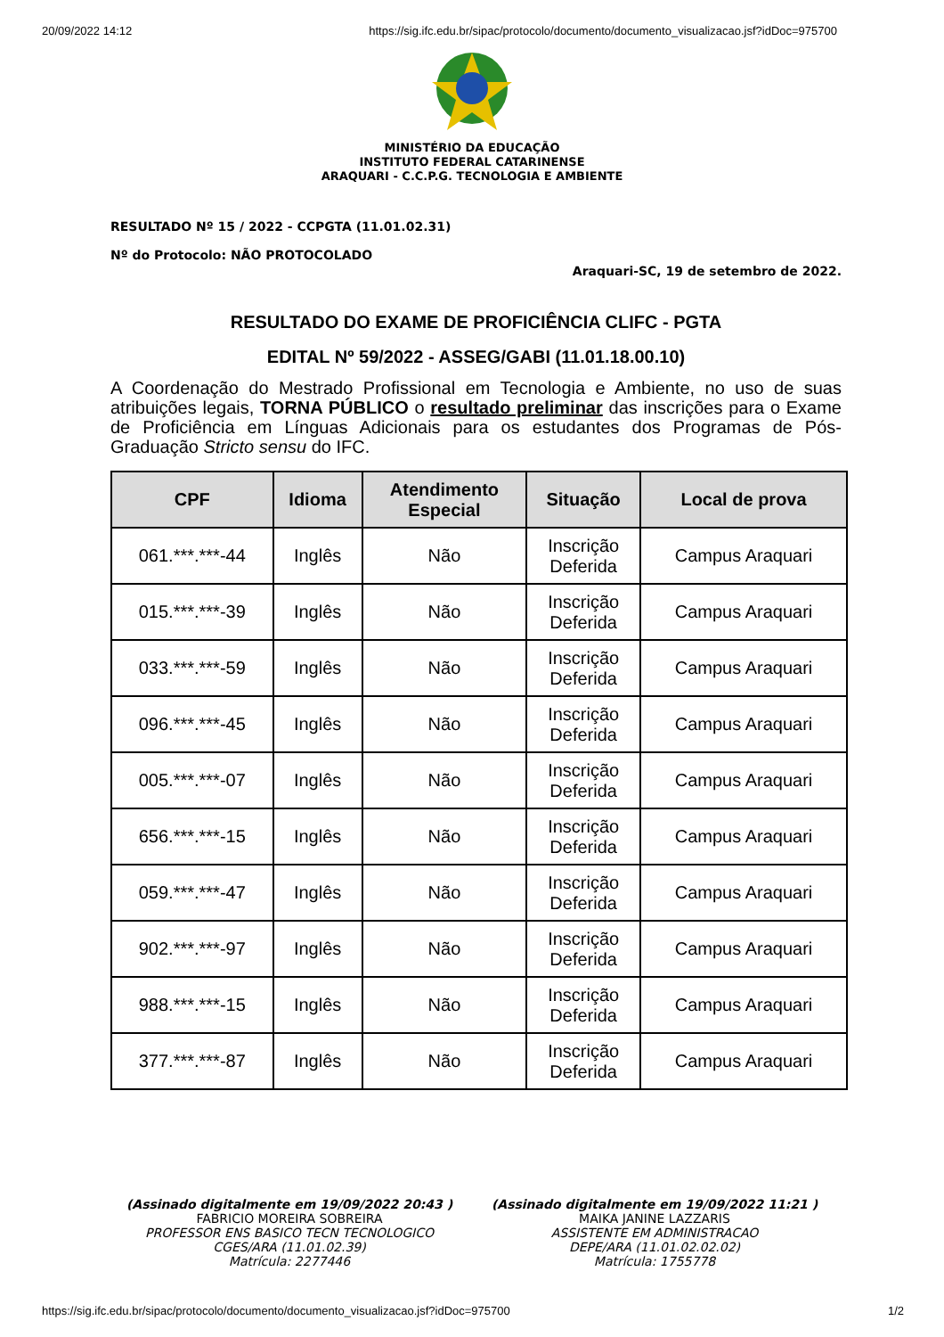20/09/2022 14:12 https://sig.ifc.edu.br/sipac/protocolo/documento/documento_visualizacao.jsf?idDoc=975700
MINISTÉRIO DA EDUCAÇÃO
INSTITUTO FEDERAL CATARINENSE
ARAQUARI - C.C.P.G. TECNOLOGIA E AMBIENTE
RESULTADO Nº 15 / 2022 - CCPGTA (11.01.02.31)
Nº do Protocolo: NÃO PROTOCOLADO
Araquari-SC, 19 de setembro de 2022.
RESULTADO DO EXAME DE PROFICIÊNCIA CLIFC - PGTA
EDITAL Nº 59/2022 - ASSEG/GABI (11.01.18.00.10)
A Coordenação do Mestrado Profissional em Tecnologia e Ambiente, no uso de suas atribuições legais, TORNA PÚBLICO o resultado preliminar das inscrições para o Exame de Proficiência em Línguas Adicionais para os estudantes dos Programas de Pós-Graduação Stricto sensu do IFC.
| CPF | Idioma | Atendimento Especial | Situação | Local de prova |
| --- | --- | --- | --- | --- |
| 061.***.***-44 | Inglês | Não | Inscrição Deferida | Campus Araquari |
| 015.***.***-39 | Inglês | Não | Inscrição Deferida | Campus Araquari |
| 033.***.***-59 | Inglês | Não | Inscrição Deferida | Campus Araquari |
| 096.***.***-45 | Inglês | Não | Inscrição Deferida | Campus Araquari |
| 005.***.***-07 | Inglês | Não | Inscrição Deferida | Campus Araquari |
| 656.***.***-15 | Inglês | Não | Inscrição Deferida | Campus Araquari |
| 059.***.***-47 | Inglês | Não | Inscrição Deferida | Campus Araquari |
| 902.***.***-97 | Inglês | Não | Inscrição Deferida | Campus Araquari |
| 988.***.***-15 | Inglês | Não | Inscrição Deferida | Campus Araquari |
| 377.***.***-87 | Inglês | Não | Inscrição Deferida | Campus Araquari |
(Assinado digitalmente em 19/09/2022 20:43 )
FABRICIO MOREIRA SOBREIRA
PROFESSOR ENS BASICO TECN TECNOLOGICO
CGES/ARA (11.01.02.39)
Matrícula: 2277446
(Assinado digitalmente em 19/09/2022 11:21 )
MAIKA JANINE LAZZARIS
ASSISTENTE EM ADMINISTRACAO
DEPE/ARA (11.01.02.02.02)
Matrícula: 1755778
https://sig.ifc.edu.br/sipac/protocolo/documento/documento_visualizacao.jsf?idDoc=975700 1/2